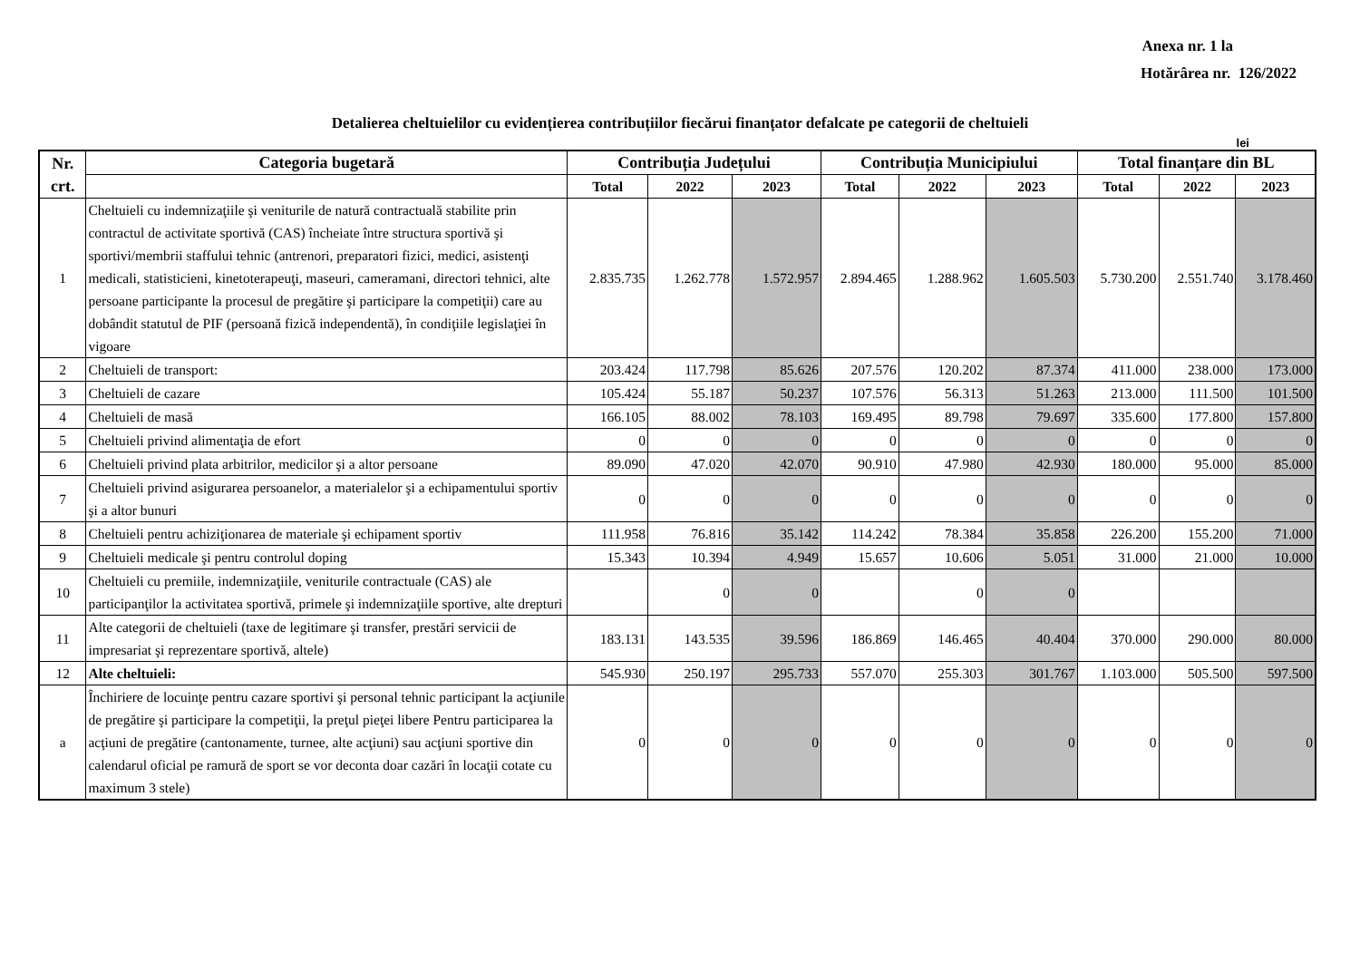Anexa nr. 1 la
Hotărârea nr. 126/2022
Detalierea cheltuielilor cu evidențierea contribuțiilor fiecărui finanțator defalcate pe categorii de cheltuieli
lei
| Nr. crt. | Categoria bugetară | Contribuția Județului | | | Contribuția Municipiului | | | Total finanțare din BL | | |
| --- | --- | --- | --- | --- | --- | --- | --- | --- | --- | --- |
| | | Total | 2022 | 2023 | Total | 2022 | 2023 | Total | 2022 | 2023 |
| 1 | Cheltuieli cu indemnizaţiile şi veniturile de natură contractuală stabilite prin contractul de activitate sportivă (CAS) încheiate între structura sportivă şi sportivi/membrii staffului tehnic (antrenori, preparatori fizici, medici, asistenţi medicali, statisticieni, kinetoterapeuţi, maseuri, cameramani, directori tehnici, alte persoane participante la procesul de pregătire şi participare la competiţii) care au dobândit statutul de PIF (persoană fizică independentă), în condiţiile legislaţiei în vigoare | 2.835.735 | 1.262.778 | 1.572.957 | 2.894.465 | 1.288.962 | 1.605.503 | 5.730.200 | 2.551.740 | 3.178.460 |
| 2 | Cheltuieli de transport: | 203.424 | 117.798 | 85.626 | 207.576 | 120.202 | 87.374 | 411.000 | 238.000 | 173.000 |
| 3 | Cheltuieli de cazare | 105.424 | 55.187 | 50.237 | 107.576 | 56.313 | 51.263 | 213.000 | 111.500 | 101.500 |
| 4 | Cheltuieli de masă | 166.105 | 88.002 | 78.103 | 169.495 | 89.798 | 79.697 | 335.600 | 177.800 | 157.800 |
| 5 | Cheltuieli privind alimentaţia de efort | 0 | 0 | 0 | 0 | 0 | 0 | 0 | 0 | 0 |
| 6 | Cheltuieli privind plata arbitrilor, medicilor şi a altor persoane | 89.090 | 47.020 | 42.070 | 90.910 | 47.980 | 42.930 | 180.000 | 95.000 | 85.000 |
| 7 | Cheltuieli privind asigurarea persoanelor, a materialelor şi a echipamentului sportiv şi a altor bunuri | 0 | 0 | 0 | 0 | 0 | 0 | 0 | 0 | 0 |
| 8 | Cheltuieli pentru achiziţionarea de materiale şi echipament sportiv | 111.958 | 76.816 | 35.142 | 114.242 | 78.384 | 35.858 | 226.200 | 155.200 | 71.000 |
| 9 | Cheltuieli medicale şi pentru controlul doping | 15.343 | 10.394 | 4.949 | 15.657 | 10.606 | 5.051 | 31.000 | 21.000 | 10.000 |
| 10 | Cheltuieli cu premiile, indemnizaţiile, veniturile contractuale (CAS) ale participanţilor la activitatea sportivă, primele şi indemnizaţiile sportive, alte drepturi | | 0 | 0 | | 0 | 0 | | | |
| 11 | Alte categorii de cheltuieli (taxe de legitimare şi transfer, prestări servicii de impresariat şi reprezentare sportivă, altele) | 183.131 | 143.535 | 39.596 | 186.869 | 146.465 | 40.404 | 370.000 | 290.000 | 80.000 |
| 12 | Alte cheltuieli: | 545.930 | 250.197 | 295.733 | 557.070 | 255.303 | 301.767 | 1.103.000 | 505.500 | 597.500 |
| a | Închiriere de locuinţe pentru cazare sportivi şi personal tehnic participant la acţiunile de pregătire şi participare la competiţii, la preţul pieţei libere Pentru participarea la acţiuni de pregătire (cantonamente, turnee, alte acţiuni) sau acţiuni sportive din calendarul oficial pe ramură de sport se vor deconta doar cazări în locaţii cotate cu maximum 3 stele) | 0 | 0 | 0 | 0 | 0 | 0 | 0 | 0 | 0 |